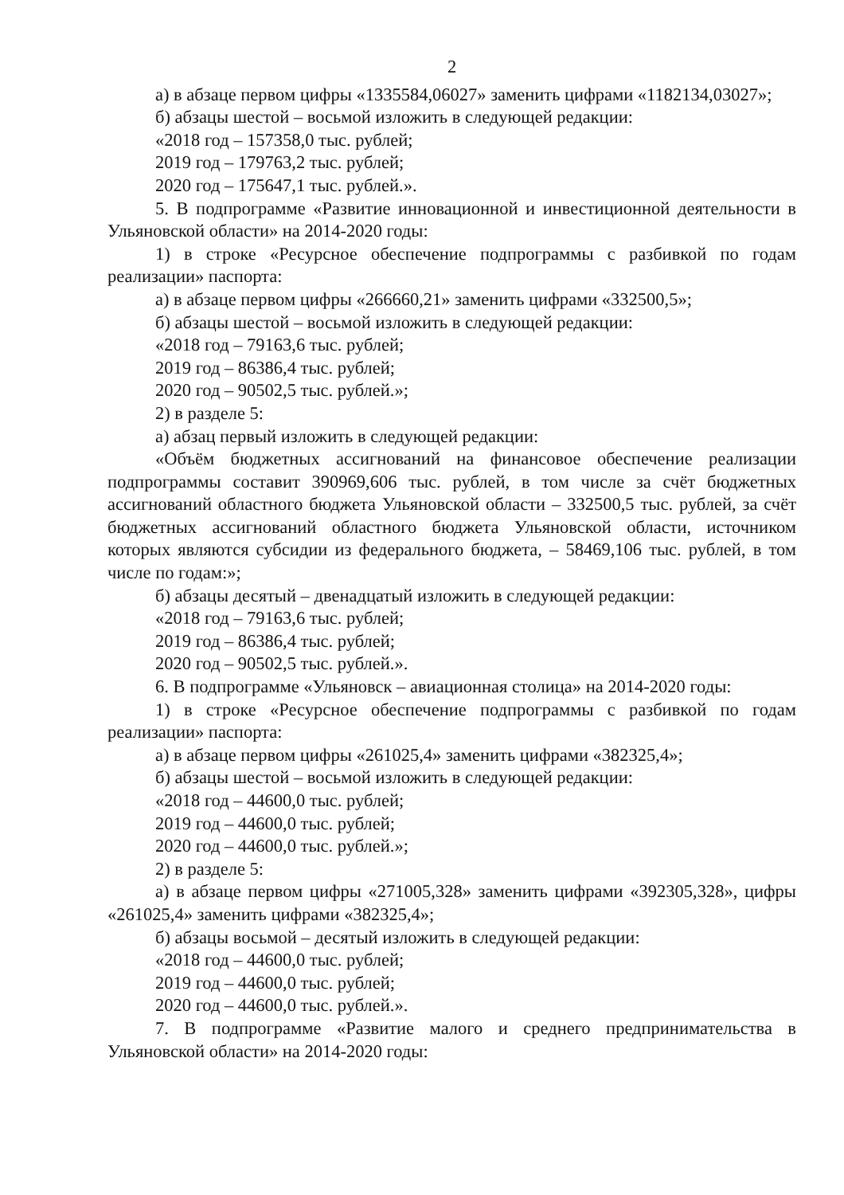2
а) в абзаце первом цифры «1335584,06027» заменить цифрами «1182134,03027»;
б) абзацы шестой – восьмой изложить в следующей редакции:
«2018 год – 157358,0 тыс. рублей;
2019 год – 179763,2 тыс. рублей;
2020 год – 175647,1 тыс. рублей.».
5. В подпрограмме «Развитие инновационной и инвестиционной деятельности в Ульяновской области» на 2014-2020 годы:
1) в строке «Ресурсное обеспечение подпрограммы с разбивкой по годам реализации» паспорта:
а) в абзаце первом цифры «266660,21» заменить цифрами «332500,5»;
б) абзацы шестой – восьмой изложить в следующей редакции:
«2018 год – 79163,6 тыс. рублей;
2019 год – 86386,4 тыс. рублей;
2020 год – 90502,5 тыс. рублей.»;
2) в разделе 5:
а) абзац первый изложить в следующей редакции:
«Объём бюджетных ассигнований на финансовое обеспечение реализации подпрограммы составит 390969,606 тыс. рублей, в том числе за счёт бюджетных ассигнований областного бюджета Ульяновской области – 332500,5 тыс. рублей, за счёт бюджетных ассигнований областного бюджета Ульяновской области, источником которых являются субсидии из федерального бюджета, – 58469,106 тыс. рублей, в том числе по годам:»;
б) абзацы десятый – двенадцатый изложить в следующей редакции:
«2018 год – 79163,6 тыс. рублей;
2019 год – 86386,4 тыс. рублей;
2020 год – 90502,5 тыс. рублей.».
6. В подпрограмме «Ульяновск – авиационная столица» на 2014-2020 годы:
1) в строке «Ресурсное обеспечение подпрограммы с разбивкой по годам реализации» паспорта:
а) в абзаце первом цифры «261025,4» заменить цифрами «382325,4»;
б) абзацы шестой – восьмой изложить в следующей редакции:
«2018 год – 44600,0 тыс. рублей;
2019 год – 44600,0 тыс. рублей;
2020 год – 44600,0 тыс. рублей.»;
2) в разделе 5:
а) в абзаце первом цифры «271005,328» заменить цифрами «392305,328», цифры «261025,4» заменить цифрами «382325,4»;
б) абзацы восьмой – десятый изложить в следующей редакции:
«2018 год – 44600,0 тыс. рублей;
2019 год – 44600,0 тыс. рублей;
2020 год – 44600,0 тыс. рублей.».
7. В подпрограмме «Развитие малого и среднего предпринимательства в Ульяновской области» на 2014-2020 годы: